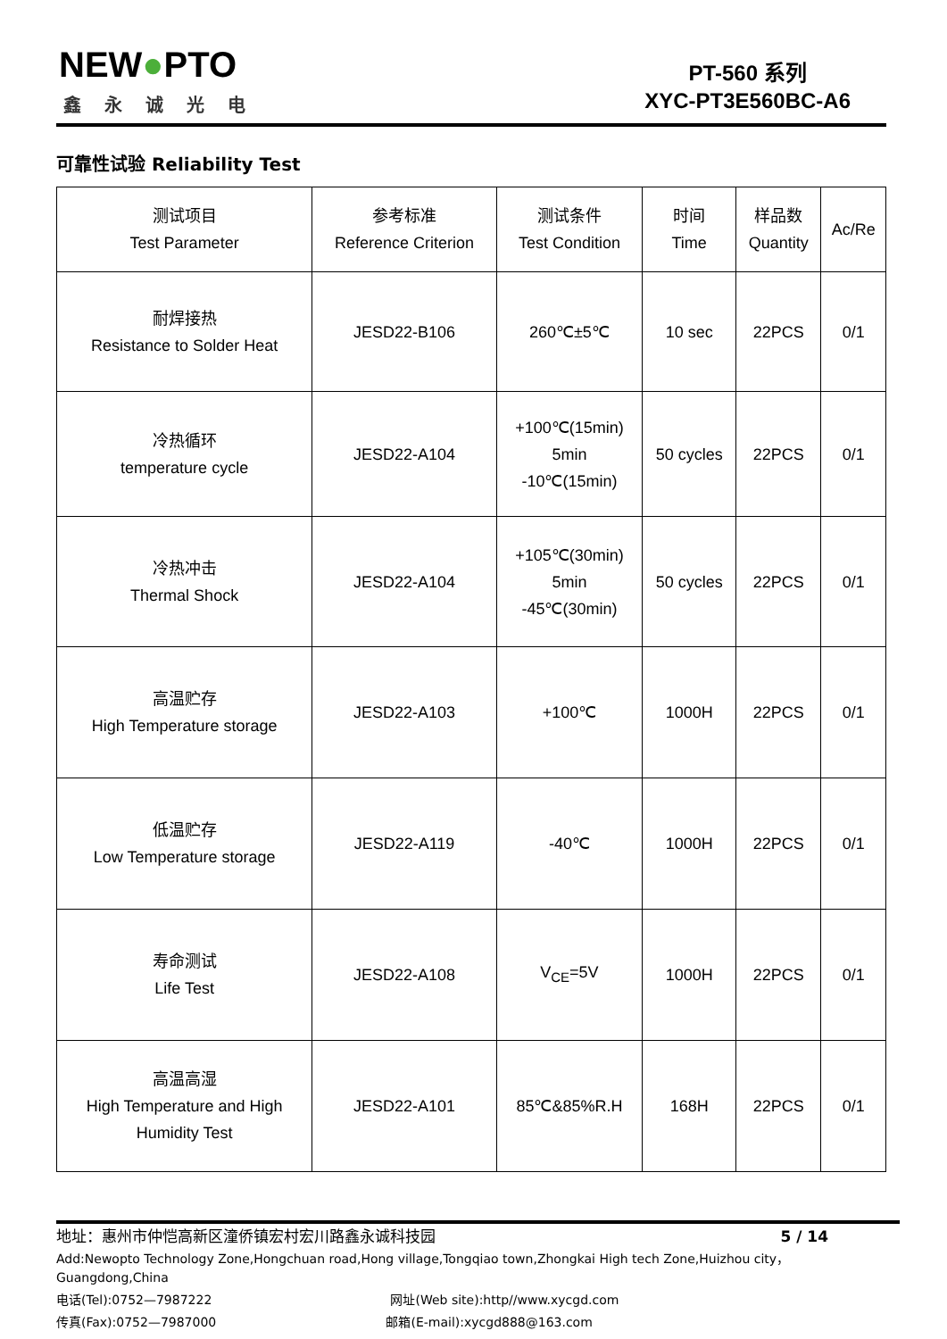NEW●PTO
鑫永诚光电
PT-560 系列
XYC-PT3E560BC-A6
可靠性试验 Reliability Test
| 测试项目 Test Parameter | 参考标准 Reference Criterion | 测试条件 Test Condition | 时间 Time | 样品数 Quantity | Ac/Re |
| --- | --- | --- | --- | --- | --- |
| 耐焊接热 Resistance to Solder Heat | JESD22-B106 | 260℃±5℃ | 10 sec | 22PCS | 0/1 |
| 冷热循环 temperature cycle | JESD22-A104 | +100℃(15min) 5min -10℃(15min) | 50 cycles | 22PCS | 0/1 |
| 冷热冲击 Thermal Shock | JESD22-A104 | +105℃(30min) 5min -45℃(30min) | 50 cycles | 22PCS | 0/1 |
| 高温贮存 High Temperature storage | JESD22-A103 | +100℃ | 1000H | 22PCS | 0/1 |
| 低温贮存 Low Temperature storage | JESD22-A119 | -40℃ | 1000H | 22PCS | 0/1 |
| 寿命测试 Life Test | JESD22-A108 | V<sub>CE</sub>=5V | 1000H | 22PCS | 0/1 |
| 高温高湿 High Temperature and High Humidity Test | JESD22-A101 | 85℃&85%R.H | 168H | 22PCS | 0/1 |
地址：惠州市仲恺高新区潼侨镇宏村宏川路鑫永诚科技园 5 / 14
Add:Newopto Technology Zone,Hongchuan road,Hong village,Tongqiao town,Zhongkai High tech Zone,Huizhou city，Guangdong,China
电话(Tel):0752—7987222 网址(Web site):http//www.xycgd.com
传真(Fax):0752—7987000 邮箱(E-mail):xycgd888@163.com